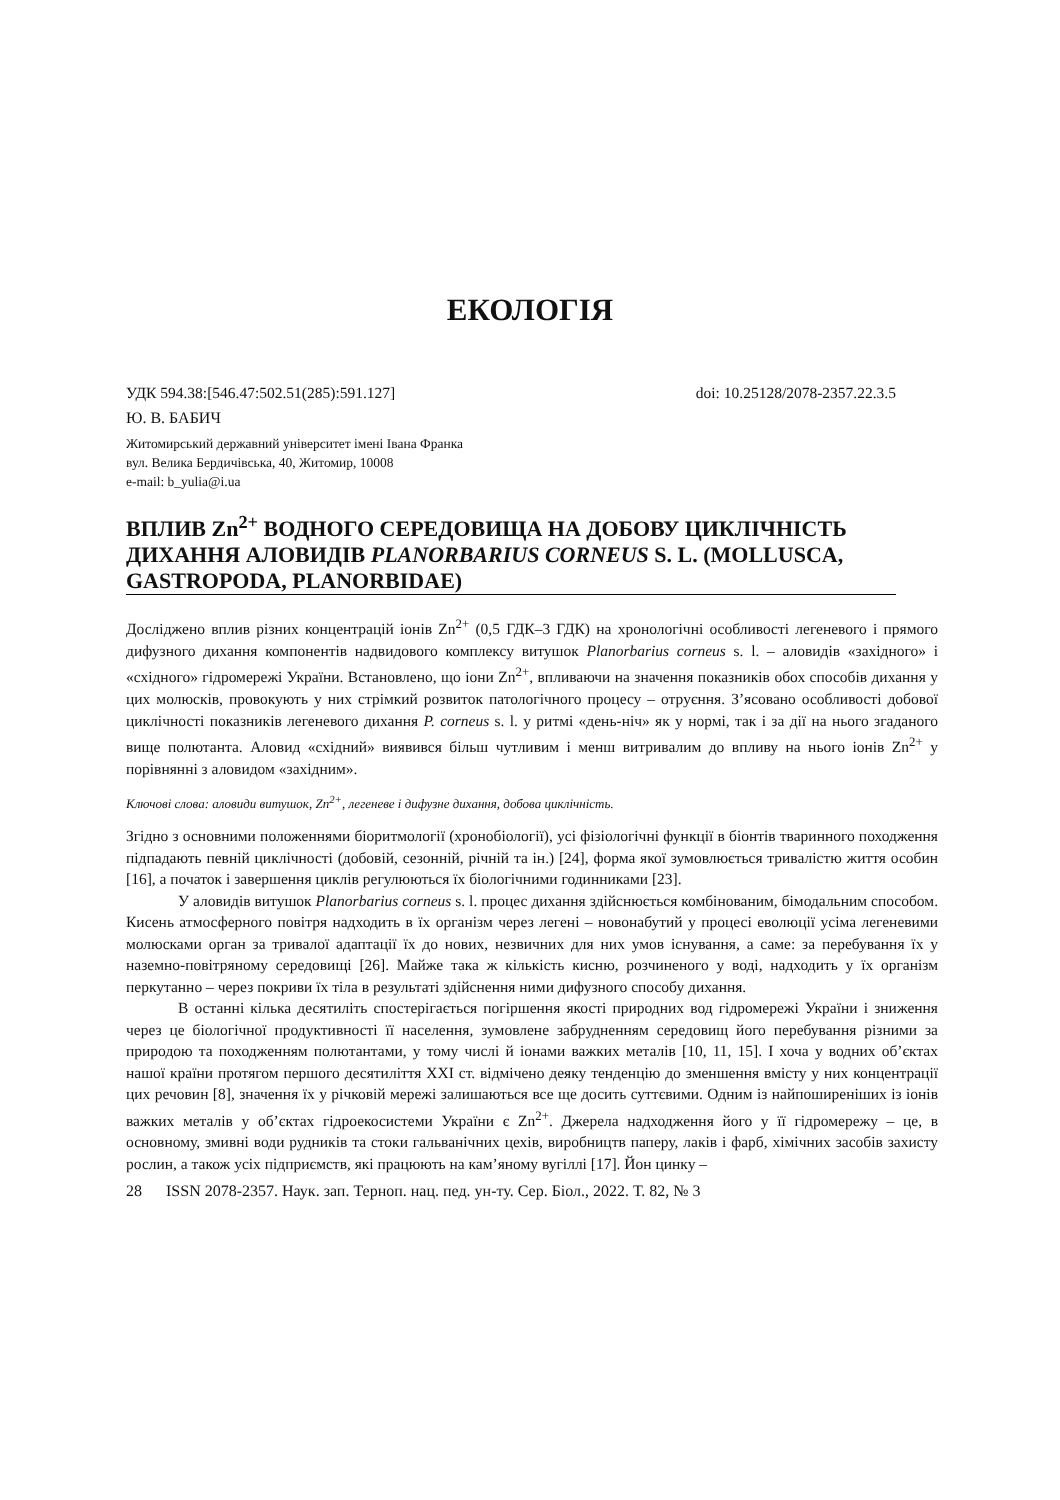ЕКОЛОГІЯ
УДК 594.38:[546.47:502.51(285):591.127] doi: 10.25128/2078-2357.22.3.5
Ю. В. БАБИЧ
Житомирський державний університет імені Івана Франка
вул. Велика Бердичівська, 40, Житомир, 10008
e-mail: b_yulia@i.ua
ВПЛИВ Zn<sup>2+</sup> ВОДНОГО СЕРЕДОВИЩА НА ДОБОВУ ЦИКЛІЧНІСТЬ ДИХАННЯ АЛОВИДІВ PLANORBARIUS CORNEUS S. L. (MOLLUSCA, GASTROPODA, PLANORBIDAE)
Досліджено вплив різних концентрацій іонів Zn<sup>2+</sup> (0,5 ГДК–3 ГДК) на хронологічні особливості легеневого і прямого дифузного дихання компонентів надвидового комплексу витушок Planorbarius corneus s. l. – аловидів «західного» і «східного» гідромережі України. Встановлено, що іони Zn<sup>2+</sup>, впливаючи на значення показників обох способів дихання у цих молюсків, провокують у них стрімкий розвиток патологічного процесу – отруєння. З’ясовано особливості добової циклічності показників легеневого дихання P. corneus s. l. у ритмі «день-ніч» як у нормі, так і за дії на нього згаданого вище полютанта. Аловид «східний» виявився більш чутливим і менш витривалим до впливу на нього іонів Zn<sup>2+</sup> у порівнянні з аловидом «західним».
Ключові слова: аловиди витушок, Zn<sup>2+</sup>, легеневе і дифузне дихання, добова циклічність.
Згідно з основними положеннями біоритмології (хронобіології), усі фізіологічні функції в біонтів тваринного походження підпадають певній циклічності (добовій, сезонній, річній та ін.) [24], форма якої зумовлюється тривалістю життя особин [16], а початок і завершення циклів регулюються їх біологічними годинниками [23].
У аловидів витушок Planorbarius corneus s. l. процес дихання здійснюється комбінованим, бімодальним способом. Кисень атмосферного повітря надходить в їх організм через легені – новонабутий у процесі еволюції усіма легеневими молюсками орган за тривалої адаптації їх до нових, незвичних для них умов існування, а саме: за перебування їх у наземно-повітряному середовищі [26]. Майже така ж кількість кисню, розчиненого у воді, надходить у їх організм перкутанно – через покриви їх тіла в результаті здійснення ними дифузного способу дихання.
В останні кілька десятиліть спостерігається погіршення якості природних вод гідромережі України і зниження через це біологічної продуктивності її населення, зумовлене забрудненням середовищ його перебування різними за природою та походженням полютантами, у тому числі й іонами важких металів [10, 11, 15]. І хоча у водних об’єктах нашої країни протягом першого десятиліття XXI ст. відмічено деяку тенденцію до зменшення вмісту у них концентрації цих речовин [8], значення їх у річковій мережі залишаються все ще досить суттєвими. Одним із найпоширеніших із іонів важких металів у об’єктах гідроекосистеми України є Zn<sup>2+</sup>. Джерела надходження його у її гідромережу – це, в основному, змивні води рудників та стоки гальванічних цехів, виробництв паперу, лаків і фарб, хімічних засобів захисту рослин, а також усіх підприємств, які працюють на кам’яному вугіллі [17]. Йон цинку –
28 ISSN 2078-2357. Наук. зап. Терноп. нац. пед. ун-ту. Сер. Біол., 2022. Т. 82, № 3